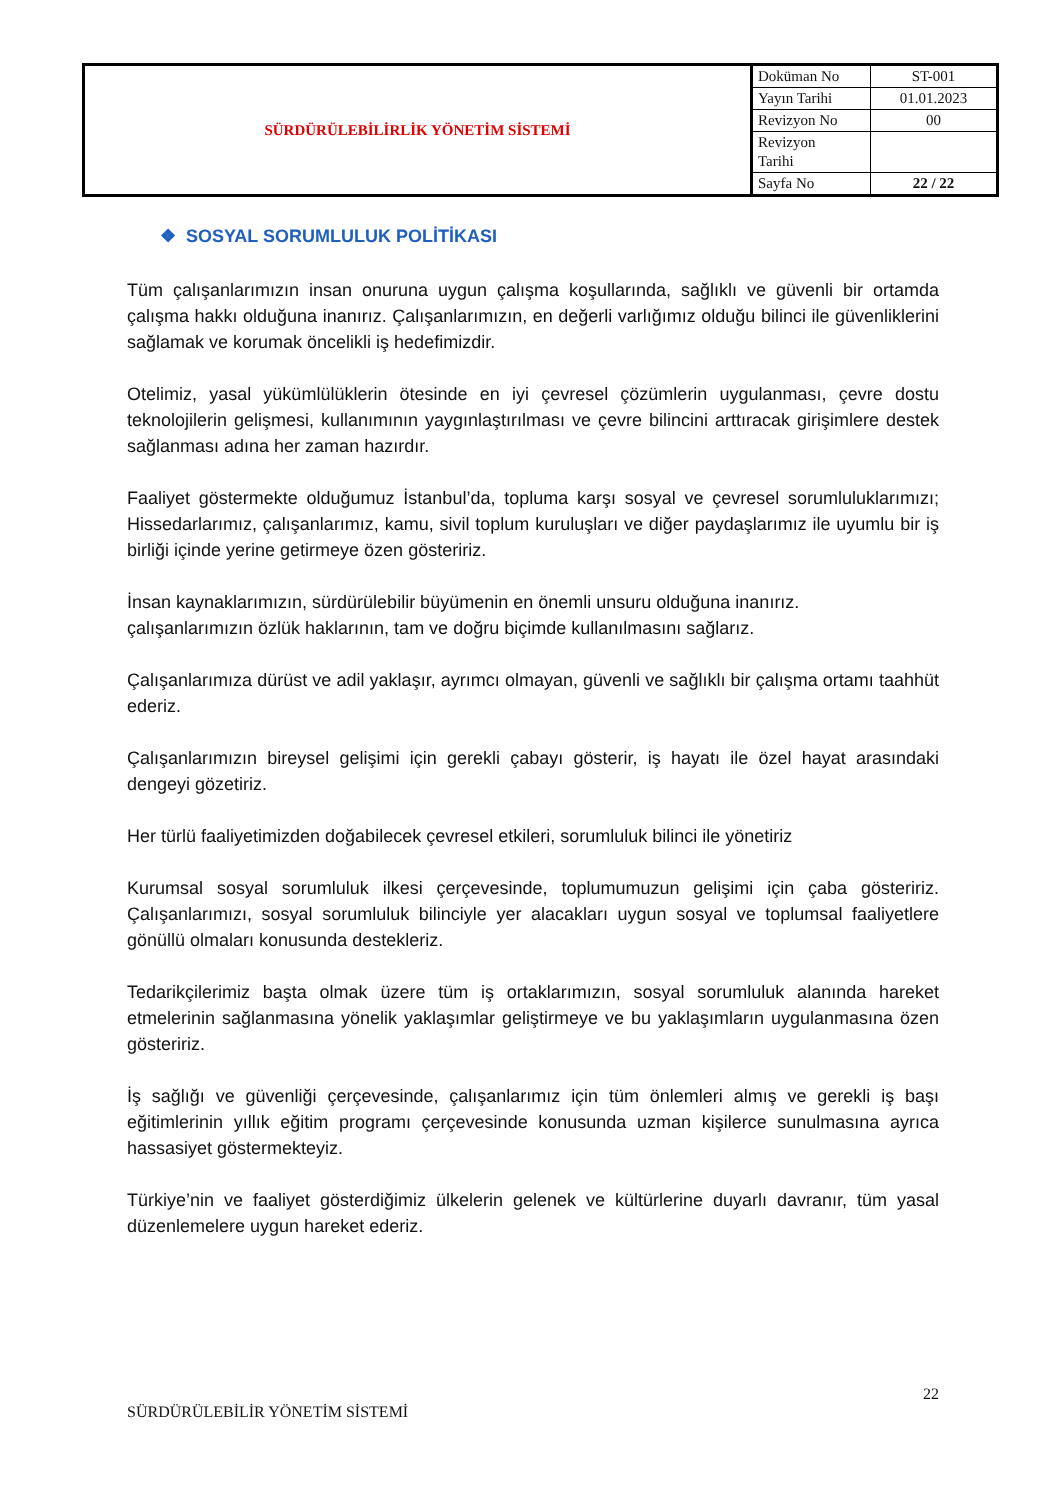| SÜRDÜRÜLEBİLİRLİK YÖNETİM SİSTEMİ | Doküman No | ST-001 |
| | Yayın Tarihi | 01.01.2023 |
| | Revizyon No | 00 |
| | Revizyon Tarihi | |
| | Sayfa No | 22 / 22 |
❖ SOSYAL SORUMLULUK POLİTİKASI
Tüm çalışanlarımızın insan onuruna uygun çalışma koşullarında, sağlıklı ve güvenli bir ortamda çalışma hakkı olduğuna inanırız. Çalışanlarımızın, en değerli varlığımız olduğu bilinci ile güvenliklerini sağlamak ve korumak öncelikli iş hedefimizdir.
Otelimiz, yasal yükümlülüklerin ötesinde en iyi çevresel çözümlerin uygulanması, çevre dostu teknolojilerin gelişmesi, kullanımının yaygınlaştırılması ve çevre bilincini arttıracak girişimlere destek sağlanması adına her zaman hazırdır.
Faaliyet göstermekte olduğumuz İstanbul’da, topluma karşı sosyal ve çevresel sorumluluklarımızı; Hissedarlarımız, çalışanlarımız, kamu, sivil toplum kuruluşları ve diğer paydaşlarımız ile uyumlu bir iş birliği içinde yerine getirmeye özen gösteririz.
İnsan kaynaklarımızın, sürdürülebilir büyümenin en önemli unsuru olduğuna inanırız.
çalışanlarımızın özlük haklarının, tam ve doğru biçimde kullanılmasını sağlarız.
Çalışanlarımıza dürüst ve adil yaklaşır, ayrımcı olmayan, güvenli ve sağlıklı bir çalışma ortamı taahhüt ederiz.
Çalışanlarımızın bireysel gelişimi için gerekli çabayı gösterir, iş hayatı ile özel hayat arasındaki dengeyi gözetiriz.
Her türlü faaliyetimizden doğabilecek çevresel etkileri, sorumluluk bilinci ile yönetiriz
Kurumsal sosyal sorumluluk ilkesi çerçevesinde, toplumumuzun gelişimi için çaba gösteririz. Çalışanlarımızı, sosyal sorumluluk bilinciyle yer alacakları uygun sosyal ve toplumsal faaliyetlere gönüllü olmaları konusunda destekleriz.
Tedarikçilerimiz başta olmak üzere tüm iş ortaklarımızın, sosyal sorumluluk alanında hareket etmelerinin sağlanmasına yönelik yaklaşımlar geliştirmeye ve bu yaklaşımların uygulanmasına özen gösteririz.
İş sağlığı ve güvenliği çerçevesinde, çalışanlarımız için tüm önlemleri almış ve gerekli iş başı eğitimlerinin yıllık eğitim programı çerçevesinde konusunda uzman kişilerce sunulmasına ayrıca hassasiyet göstermekteyiz.
Türkiye’nin ve faaliyet gösterdiğimiz ülkelerin gelenek ve kültürlerine duyarlı davranır, tüm yasal düzenlemelere uygun hareket ederiz.
22
SÜRDÜRÜLEBİLİR YÖNETİM SİSTEMİ